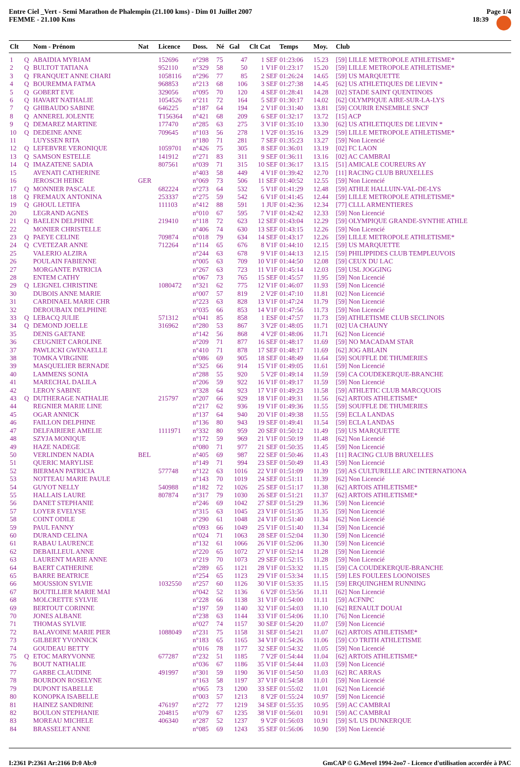Entre Ciel _Vert - Semi Marathon de Phalempin (21.100 kms) - Dim 01 Juillet 2007
FEMME - 21.100 Kms
Page 1/4
18:39
| Clt | | Nom - Prénom | Nat | Licence | Doss. | Né | Gal | Clt Cat | Temps | Moy. | Club |
| --- | --- | --- | --- | --- | --- | --- | --- | --- | --- | --- | --- |
| 1 | Q | ABAIDIA MYRIAM | | 152696 | n°298 | 75 | 47 | 1 SEF | 01:23:06 | 15.23 | [59] LILLE METROPOLE ATHLETISME* |
| 2 | Q | BULTOT TATIANA | | 952110 | n°329 | 58 | 50 | 1 V1F | 01:23:17 | 15.20 | [59] LILLE METROPOLE ATHLETISME* |
| 3 | Q | FRANQUET ANNE CHARI | | 1058116 | n°296 | 77 | 85 | 2 SEF | 01:26:24 | 14.65 | [59] US MARQUETTE |
| 4 | Q | BOUREMMA FATMA | | 968853 | n°213 | 68 | 106 | 3 SEF | 01:27:38 | 14.45 | [62] US ATHLETIQUES DE LIEVIN * |
| 5 | Q | GOBERT EVE | | 329056 | n°095 | 70 | 120 | 4 SEF | 01:28:41 | 14.28 | [02] STADE SAINT QUENTINOIS |
| 6 | Q | HAVART NATHALIE | | 1054526 | n°211 | 72 | 164 | 5 SEF | 01:30:17 | 14.02 | [62] OLYMPIQUE AIRE-SUR-LA-LYS |
| 7 | Q | GHIBAUDO SABINE | | 646225 | n°187 | 64 | 194 | 2 V1F | 01:31:40 | 13.81 | [59] COURIR ENSEMBLE SNCF |
| 8 | Q | ANNEREL JOLENTE | | T156364 | n°421 | 68 | 209 | 6 SEF | 01:32:17 | 13.72 | [15] ACP |
| 9 | Q | DEMAREZ MARTINE | | 177470 | n°285 | 63 | 275 | 3 V1F | 01:35:10 | 13.30 | [62] US ATHLETIQUES DE LIEVIN * |
| 10 | Q | DEDEINE ANNE | | 709645 | n°103 | 56 | 278 | 1 V2F | 01:35:16 | 13.29 | [59] LILLE METROPOLE ATHLETISME* |
| 11 | | LUYSSEN RITA | | | n°180 | 71 | 281 | 7 SEF | 01:35:23 | 13.27 | [59] Non Licencié |
| 12 | Q | LEFEBVRE VERONIQUE | | 1059701 | n°426 | 75 | 305 | 8 SEF | 01:36:01 | 13.19 | [02] FC LAON |
| 13 | Q | SAMSON ESTELLE | | 141912 | n°271 | 83 | 311 | 9 SEF | 01:36:11 | 13.16 | [02] AC CAMBRAI |
| 14 | Q | IMAZATENE SADIA | | 807561 | n°039 | 71 | 315 | 10 SEF | 01:36:17 | 13.15 | [51] AMICALE COUREURS AY |
| 15 | | AVENATI CATHERINE | | | n°403 | 58 | 449 | 4 V1F | 01:39:42 | 12.70 | [11] RACING CLUB BRUXELLES |
| 16 | | JEROSCH HEIKE | GER | | n°069 | 73 | 506 | 11 SEF | 01:40:52 | 12.55 | [59] Non Licencié |
| 17 | Q | MONNIER PASCALE | | 682224 | n°273 | 64 | 532 | 5 V1F | 01:41:29 | 12.48 | [59] ATHLE HALLUIN-VAL-DE-LYS |
| 18 | Q | FREMAUX ANTONINA | | 253337 | n°275 | 59 | 542 | 6 V1F | 01:41:45 | 12.44 | [59] LILLE METROPOLE ATHLETISME* |
| 19 | Q | GHOUL LETIFA | | 111103 | n°412 | 88 | 591 | 1 JUF | 01:42:36 | 12.34 | [77] CLLL ARMENTIERES |
| 20 | | LEGRAND AGNES | | | n°010 | 67 | 595 | 7 V1F | 01:42:42 | 12.33 | [59] Non Licencié |
| 21 | Q | BAELEN DELPHINE | | 219410 | n°118 | 72 | 623 | 12 SEF | 01:43:04 | 12.29 | [59] OLYMPIQUE GRANDE-SYNTHE ATHLE |
| 22 | | MONIER CHRISTELLE | | | n°406 | 74 | 630 | 13 SEF | 01:43:15 | 12.26 | [59] Non Licencié |
| 23 | Q | PAEYE CELINE | | 709874 | n°018 | 79 | 634 | 14 SEF | 01:43:17 | 12.26 | [59] LILLE METROPOLE ATHLETISME* |
| 24 | Q | CVETEZAR ANNE | | 712264 | n°114 | 65 | 676 | 8 V1F | 01:44:10 | 12.15 | [59] US MARQUETTE |
| 25 | | VALERIO ALZIRA | | | n°244 | 63 | 678 | 9 V1F | 01:44:13 | 12.15 | [59] PHILIPPIDES CLUB TEMPLEUVOIS |
| 26 | | POULAIN FABIENNE | | | n°005 | 63 | 709 | 10 V1F | 01:44:50 | 12.08 | [59] CEUX DU LAC |
| 27 | | MORGANTE PATRICIA | | | n°267 | 63 | 723 | 11 V1F | 01:45:14 | 12.03 | [59] USL JOGGING |
| 28 | | ENTEM CATHY | | | n°067 | 73 | 765 | 15 SEF | 01:45:57 | 11.95 | [59] Non Licencié |
| 29 | Q | LEIGNEL CHRISTINE | | 1080472 | n°321 | 62 | 775 | 12 V1F | 01:46:07 | 11.93 | [59] Non Licencié |
| 30 | | DUBOIS ANNE MARIE | | | n°007 | 57 | 819 | 2 V2F | 01:47:10 | 11.81 | [02] Non Licencié |
| 31 | | CARDINAEL MARIE CHR | | | n°223 | 63 | 828 | 13 V1F | 01:47:24 | 11.79 | [59] Non Licencié |
| 32 | | DEROUBAIX DELPHINE | | | n°035 | 66 | 853 | 14 V1F | 01:47:56 | 11.73 | [59] Non Licencié |
| 33 | Q | LEBACQ JULIE | | 571312 | n°041 | 85 | 858 | 1 ESF | 01:47:57 | 11.73 | [59] ATHLETISME CLUB SECLINOIS |
| 34 | Q | DEMOND JOELLE | | 316962 | n°280 | 53 | 867 | 3 V2F | 01:48:05 | 11.71 | [02] UA CHAUNY |
| 35 | | DENIS GAETANE | | | n°142 | 56 | 868 | 4 V2F | 01:48:06 | 11.71 | [62] Non Licencié |
| 36 | | CEUGNIET CAROLINE | | | n°209 | 71 | 877 | 16 SEF | 01:48:17 | 11.69 | [59] NO MACADAM STAR |
| 37 | | PAWLICKI GWENAELLE | | | n°410 | 71 | 878 | 17 SEF | 01:48:17 | 11.69 | [62] JOG ABLAIN |
| 38 | | TOMKA VIRGINIE | | | n°086 | 69 | 905 | 18 SEF | 01:48:49 | 11.64 | [59] SOUFFLE DE THUMERIES |
| 39 | | MASQUELIER BERNADE | | | n°325 | 66 | 914 | 15 V1F | 01:49:05 | 11.61 | [59] Non Licencié |
| 40 | | LAMMENS SONIA | | | n°288 | 55 | 920 | 5 V2F | 01:49:14 | 11.59 | [59] CA COUDEKERQUE-BRANCHE |
| 41 | | MARECHAL DALILA | | | n°206 | 59 | 922 | 16 V1F | 01:49:17 | 11.59 | [59] Non Licencié |
| 42 | | LEROY SABINE | | | n°328 | 64 | 923 | 17 V1F | 01:49:23 | 11.58 | [59] ATHLETIC CLUB MARCQUOIS |
| 43 | Q | DUTHERAGE NATHALIE | | 215797 | n°207 | 66 | 929 | 18 V1F | 01:49:31 | 11.56 | [62] ARTOIS ATHLETISME* |
| 44 | | REGNIER MARIE LINE | | | n°217 | 62 | 936 | 19 V1F | 01:49:36 | 11.55 | [59] SOUFFLE DE THUMERIES |
| 45 | | OGAR ANNICK | | | n°137 | 64 | 940 | 20 V1F | 01:49:38 | 11.55 | [59] ECLA LANDAS |
| 46 | | FAILLON DELPHINE | | | n°136 | 80 | 943 | 19 SEF | 01:49:41 | 11.54 | [59] ECLA LANDAS |
| 47 | | DELFAIRIERE AMELIE | | 1111971 | n°332 | 80 | 959 | 20 SEF | 01:50:12 | 11.49 | [59] US MARQUETTE |
| 48 | | SZYJA MONIQUE | | | n°172 | 59 | 969 | 21 V1F | 01:50:19 | 11.48 | [62] Non Licencié |
| 49 | | HAZE NADEGE | | | n°080 | 71 | 977 | 21 SEF | 01:50:35 | 11.45 | [59] Non Licencié |
| 50 | | VERLINDEN NADIA | BEL | | n°405 | 69 | 987 | 22 SEF | 01:50:46 | 11.43 | [11] RACING CLUB BRUXELLES |
| 51 | | QUERIC MARYLISE | | | n°149 | 71 | 994 | 23 SEF | 01:50:49 | 11.43 | [59] Non Licencié |
| 52 | | BIERMAN PATRICIA | | 577748 | n°122 | 63 | 1016 | 22 V1F | 01:51:09 | 11.39 | [59] AS CULTURELLE ARC INTERNATIONA |
| 53 | | NOTTEAU MARIE PAULE | | | n°143 | 70 | 1019 | 24 SEF | 01:51:11 | 11.39 | [62] Non Licencié |
| 54 | | GUYOT NELLY | | 540988 | n°182 | 72 | 1026 | 25 SEF | 01:51:17 | 11.38 | [62] ARTOIS ATHLETISME* |
| 55 | | HALLAIS LAURE | | 807874 | n°317 | 79 | 1030 | 26 SEF | 01:51:21 | 11.37 | [62] ARTOIS ATHLETISME* |
| 56 | | DANET STEPHANIE | | | n°246 | 69 | 1042 | 27 SEF | 01:51:29 | 11.36 | [59] Non Licencié |
| 57 | | LOYER EVELYSE | | | n°315 | 63 | 1045 | 23 V1F | 01:51:35 | 11.35 | [59] Non Licencié |
| 58 | | COINT ODILE | | | n°290 | 61 | 1048 | 24 V1F | 01:51:40 | 11.34 | [62] Non Licencié |
| 59 | | PAUL FANNY | | | n°093 | 66 | 1049 | 25 V1F | 01:51:40 | 11.34 | [59] Non Licencié |
| 60 | | DURAND CELINA | | | n°024 | 71 | 1063 | 28 SEF | 01:52:04 | 11.30 | [59] Non Licencié |
| 61 | | RABAU LAURENCE | | | n°132 | 61 | 1066 | 26 V1F | 01:52:06 | 11.30 | [59] Non Licencié |
| 62 | | DEBAILLEUL ANNE | | | n°220 | 65 | 1072 | 27 V1F | 01:52:14 | 11.28 | [59] Non Licencié |
| 63 | | LAURENT MARIE ANNE | | | n°219 | 70 | 1073 | 29 SEF | 01:52:15 | 11.28 | [59] Non Licencié |
| 64 | | BAERT CATHERINE | | | n°289 | 65 | 1121 | 28 V1F | 01:53:32 | 11.15 | [59] CA COUDEKERQUE-BRANCHE |
| 65 | | BARRE BEATRICE | | | n°254 | 65 | 1123 | 29 V1F | 01:53:34 | 11.15 | [59] LES FOULEES LOONOISES |
| 66 | | MOUSSION SYLVIE | | 1032550 | n°257 | 60 | 1126 | 30 V1F | 01:53:35 | 11.15 | [59] ERQUINGHEM RUNNING |
| 67 | | BOUTILLIER MARIE MAI | | | n°042 | 52 | 1136 | 6 V2F | 01:53:56 | 11.11 | [62] Non Licencié |
| 68 | | MOLCRETTE SYLVIE | | | n°228 | 66 | 1138 | 31 V1F | 01:54:00 | 11.11 | [59] ACFNPC |
| 69 | | BERTOUT CORINNE | | | n°197 | 59 | 1140 | 32 V1F | 01:54:03 | 11.10 | [62] RENAULT DOUAI |
| 70 | | JONES ALBANE | | | n°238 | 63 | 1144 | 33 V1F | 01:54:06 | 11.10 | [76] Non Licencié |
| 71 | | THOMAS SYLVIE | | | n°027 | 74 | 1157 | 30 SEF | 01:54:20 | 11.07 | [59] Non Licencié |
| 72 | | BALAVOINE MARIE PIER | | 1088049 | n°231 | 75 | 1158 | 31 SEF | 01:54:21 | 11.07 | [62] ARTOIS ATHLETISME* |
| 73 | | GILBERT YVONNICK | | | n°183 | 65 | 1165 | 34 V1F | 01:54:26 | 11.06 | [59] CO TRITH ATHLETISME |
| 74 | | GOUDEAU BETTY | | | n°016 | 78 | 1177 | 32 SEF | 01:54:32 | 11.05 | [59] Non Licencié |
| 75 | Q | ETOC MARYVONNE | | 677287 | n°232 | 51 | 1185 | 7 V2F | 01:54:44 | 11.04 | [62] ARTOIS ATHLETISME* |
| 76 | | BOUT NATHALIE | | | n°036 | 67 | 1186 | 35 V1F | 01:54:44 | 11.03 | [59] Non Licencié |
| 77 | | GARBE CLAUDINE | | 491997 | n°301 | 59 | 1190 | 36 V1F | 01:54:50 | 11.03 | [62] RC ARRAS |
| 78 | | BOURDON ROSELYNE | | | n°163 | 58 | 1197 | 37 V1F | 01:54:58 | 11.01 | [59] Non Licencié |
| 79 | | DUPONT ISABELLE | | | n°065 | 73 | 1200 | 33 SEF | 01:55:02 | 11.01 | [62] Non Licencié |
| 80 | | KONOPKA ISABELLE | | | n°003 | 57 | 1213 | 8 V2F | 01:55:24 | 10.97 | [59] Non Licencié |
| 81 | | HAINEZ SANDRINE | | 476197 | n°272 | 77 | 1219 | 34 SEF | 01:55:35 | 10.95 | [59] AC CAMBRAI |
| 82 | | BOULON STEPHANIE | | 204815 | n°079 | 67 | 1235 | 38 V1F | 01:56:01 | 10.91 | [59] AC CAMBRAI |
| 83 | | MOREAU MICHELE | | 406340 | n°287 | 52 | 1237 | 9 V2F | 01:56:03 | 10.91 | [59] S/L US DUNKERQUE |
| 84 | | BRASSELET ANNE | | | n°085 | 69 | 1243 | 35 SEF | 01:56:06 | 10.90 | [59] Non Licencié |
I:2361 P:2361 Ar:2166 D:0 Ab:0 GmCAP © G.Mevel 1994-2oo7 - Licence d'utilisation accordée à PAC